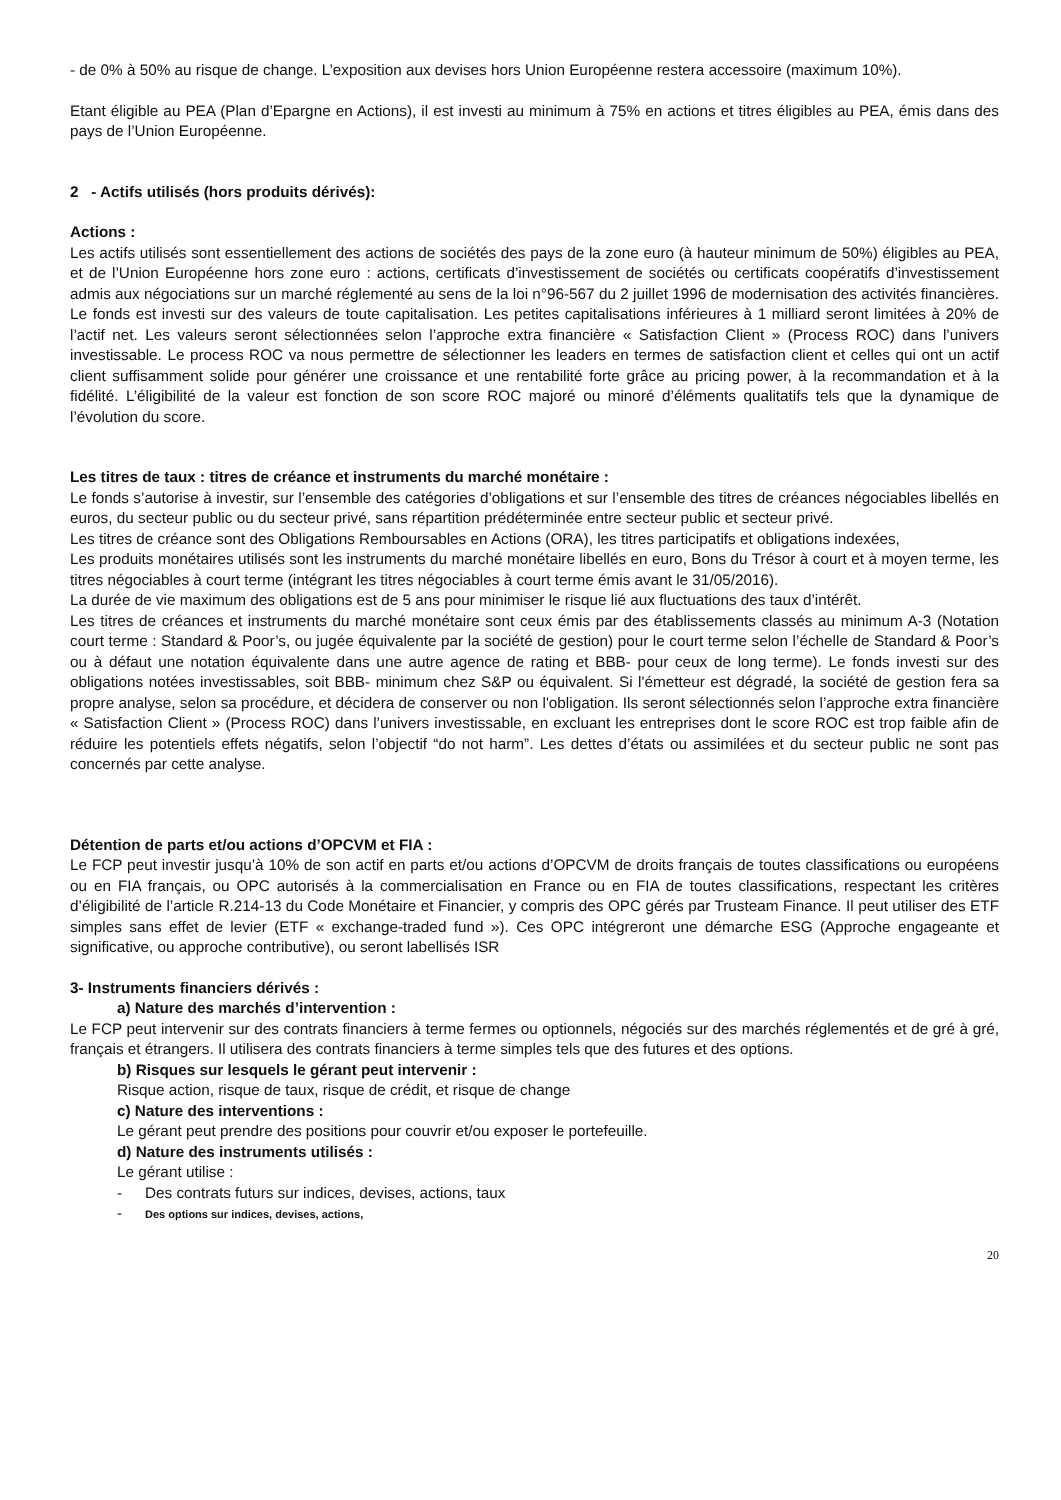- de 0% à 50% au risque de change. L’exposition aux devises hors Union Européenne restera accessoire (maximum 10%).
Etant éligible au PEA (Plan d’Epargne en Actions), il est investi au minimum à 75% en actions et titres éligibles au PEA, émis dans des pays de l’Union Européenne.
2 - Actifs utilisés (hors produits dérivés):
Actions :
Les actifs utilisés sont essentiellement des actions de sociétés des pays de la zone euro (à hauteur minimum de 50%) éligibles au PEA, et de l’Union Européenne hors zone euro : actions, certificats d’investissement de sociétés ou certificats coopératifs d’investissement admis aux négociations sur un marché réglementé au sens de la loi n°96-567 du 2 juillet 1996 de modernisation des activités financières. Le fonds est investi sur des valeurs de toute capitalisation. Les petites capitalisations inférieures à 1 milliard seront limitées à 20% de l’actif net. Les valeurs seront sélectionnées selon l’approche extra financière « Satisfaction Client » (Process ROC) dans l’univers investissable. Le process ROC va nous permettre de sélectionner les leaders en termes de satisfaction client et celles qui ont un actif client suffisamment solide pour générer une croissance et une rentabilité forte grâce au pricing power, à la recommandation et à la fidélité. L’éligibilité de la valeur est fonction de son score ROC majoré ou minoré d’éléments qualitatifs tels que la dynamique de l’évolution du score.
Les titres de taux : titres de créance et instruments du marché monétaire :
Le fonds s’autorise à investir, sur l’ensemble des catégories d’obligations et sur l’ensemble des titres de créances négociables libellés en euros, du secteur public ou du secteur privé, sans répartition prédéterminée entre secteur public et secteur privé.
Les titres de créance sont des Obligations Remboursables en Actions (ORA), les titres participatifs et obligations indexées,
Les produits monétaires utilisés sont les instruments du marché monétaire libellés en euro, Bons du Trésor à court et à moyen terme, les titres négociables à court terme (intégrant les titres négociables à court terme émis avant le 31/05/2016).
La durée de vie maximum des obligations est de 5 ans pour minimiser le risque lié aux fluctuations des taux d’intérêt.
Les titres de créances et instruments du marché monétaire sont ceux émis par des établissements classés au minimum A-3 (Notation court terme : Standard & Poor’s, ou jugée équivalente par la société de gestion) pour le court terme selon l’échelle de Standard & Poor’s ou à défaut une notation équivalente dans une autre agence de rating et BBB- pour ceux de long terme). Le fonds investi sur des obligations notées investissables, soit BBB- minimum chez S&P ou équivalent. Si l'émetteur est dégradé, la société de gestion fera sa propre analyse, selon sa procédure, et décidera de conserver ou non l'obligation. Ils seront sélectionnés selon l’approche extra financière « Satisfaction Client » (Process ROC) dans l’univers investissable, en excluant les entreprises dont le score ROC est trop faible afin de réduire les potentiels effets négatifs, selon l’objectif “do not harm”. Les dettes d’états ou assimilées et du secteur public ne sont pas concernés par cette analyse.
Détention de parts et/ou actions d’OPCVM et FIA :
Le FCP peut investir jusqu’à 10% de son actif en parts et/ou actions d’OPCVM de droits français de toutes classifications ou européens ou en FIA français, ou OPC autorisés à la commercialisation en France ou en FIA de toutes classifications, respectant les critères d’éligibilité de l’article R.214-13 du Code Monétaire et Financier, y compris des OPC gérés par Trusteam Finance. Il peut utiliser des ETF simples sans effet de levier (ETF « exchange-traded fund »). Ces OPC intégreront une démarche ESG (Approche engageante et significative, ou approche contributive), ou seront labellisés ISR
3- Instruments financiers dérivés :
a) Nature des marchés d’intervention :
Le FCP peut intervenir sur des contrats financiers à terme fermes ou optionnels, négociés sur des marchés réglementés et de gré à gré, français et étrangers. Il utilisera des contrats financiers à terme simples tels que des futures et des options.
b) Risques sur lesquels le gérant peut intervenir :
Risque action, risque de taux, risque de crédit, et risque de change
c) Nature des interventions :
Le gérant peut prendre des positions pour couvrir et/ou exposer le portefeuille.
d) Nature des instruments utilisés :
Le gérant utilise :
- Des contrats futurs sur indices, devises, actions, taux
- Des options sur indices, devises, actions,
20